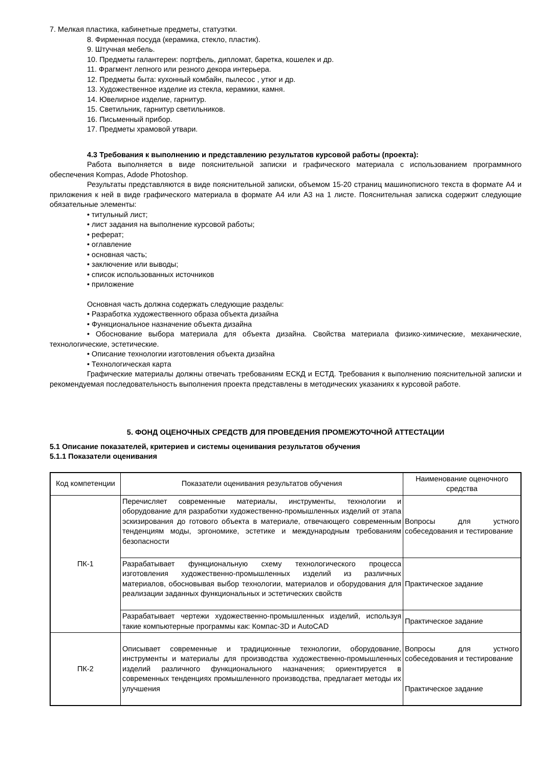7. Мелкая пластика, кабинетные предметы, статуэтки.
8. Фирменная посуда (керамика, стекло, пластик).
9. Штучная мебель.
10. Предметы галантереи: портфель, дипломат, баретка, кошелек и др.
11. Фрагмент лепного или резного декора интерьера.
12. Предметы быта: кухонный комбайн, пылесос , утюг и др.
13. Художественное изделие из стекла, керамики, камня.
14. Ювелирное изделие, гарнитур.
15. Светильник, гарнитур светильников.
16. Письменный прибор.
17. Предметы храмовой утвари.
4.3 Требования к выполнению и представлению результатов курсовой работы (проекта):
Работа выполняется в виде пояснительной записки и графического материала с использованием программного обеспечения Kompas, Adode Photoshop.
Результаты представляются в виде пояснительной записки, объемом 15-20 страниц машинописного текста в формате А4 и приложения к ней в виде графического материала в формате А4 или А3 на 1 листе. Пояснительная записка содержит следующие обязательные элементы:
• титульный лист;
• лист задания на выполнение курсовой работы;
• реферат;
• оглавление
• основная часть;
• заключение или выводы;
• список использованных источников
• приложение
Основная часть должна содержать следующие разделы:
• Разработка художественного образа объекта дизайна
• Функциональное назначение объекта дизайна
• Обоснование выбора материала для объекта дизайна. Свойства материала физико-химические, механические, технологические, эстетические.
• Описание технологии изготовления объекта дизайна
• Технологическая карта
Графические материалы должны отвечать требованиям ЕСКД и ЕСТД. Требования к выполнению пояснительной записки и рекомендуемая последовательность выполнения проекта представлены в методических указаниях к курсовой работе.
5. ФОНД ОЦЕНОЧНЫХ СРЕДСТВ ДЛЯ ПРОВЕДЕНИЯ ПРОМЕЖУТОЧНОЙ АТТЕСТАЦИИ
5.1 Описание показателей, критериев и системы оценивания результатов обучения
5.1.1 Показатели оценивания
| Код компетенции | Показатели оценивания результатов обучения | Наименование оценочного средства |
| --- | --- | --- |
| ПК-1 | Перечисляет современные материалы, инструменты, технологии и оборудование для разработки художественно-промышленных изделий от этапа эскизирования до готового объекта в материале, отвечающего современным тенденциям моды, эргономике, эстетике и международным требованиям безопасности | Вопросы для устного собеседования и тестирование |
| | Разрабатывает функциональную схему технологического процесса изготовления художественно-промышленных изделий из различных материалов, обосновывая выбор технологии, материалов и оборудования для реализации заданных функциональных и эстетических свойств | Практическое задание |
| | Разрабатывает чертежи художественно-промышленных изделий, используя такие компьютерные программы как: Компас-3D и AutoCAD | Практическое задание |
| ПК-2 | Описывает современные и традиционные технологии, оборудование, инструменты и материалы для производства художественно-промышленных изделий различного функционального назначения; ориентируется в современных тенденциях промышленного производства, предлагает методы их улучшения | Вопросы для устного собеседования и тестирование Практическое задание |